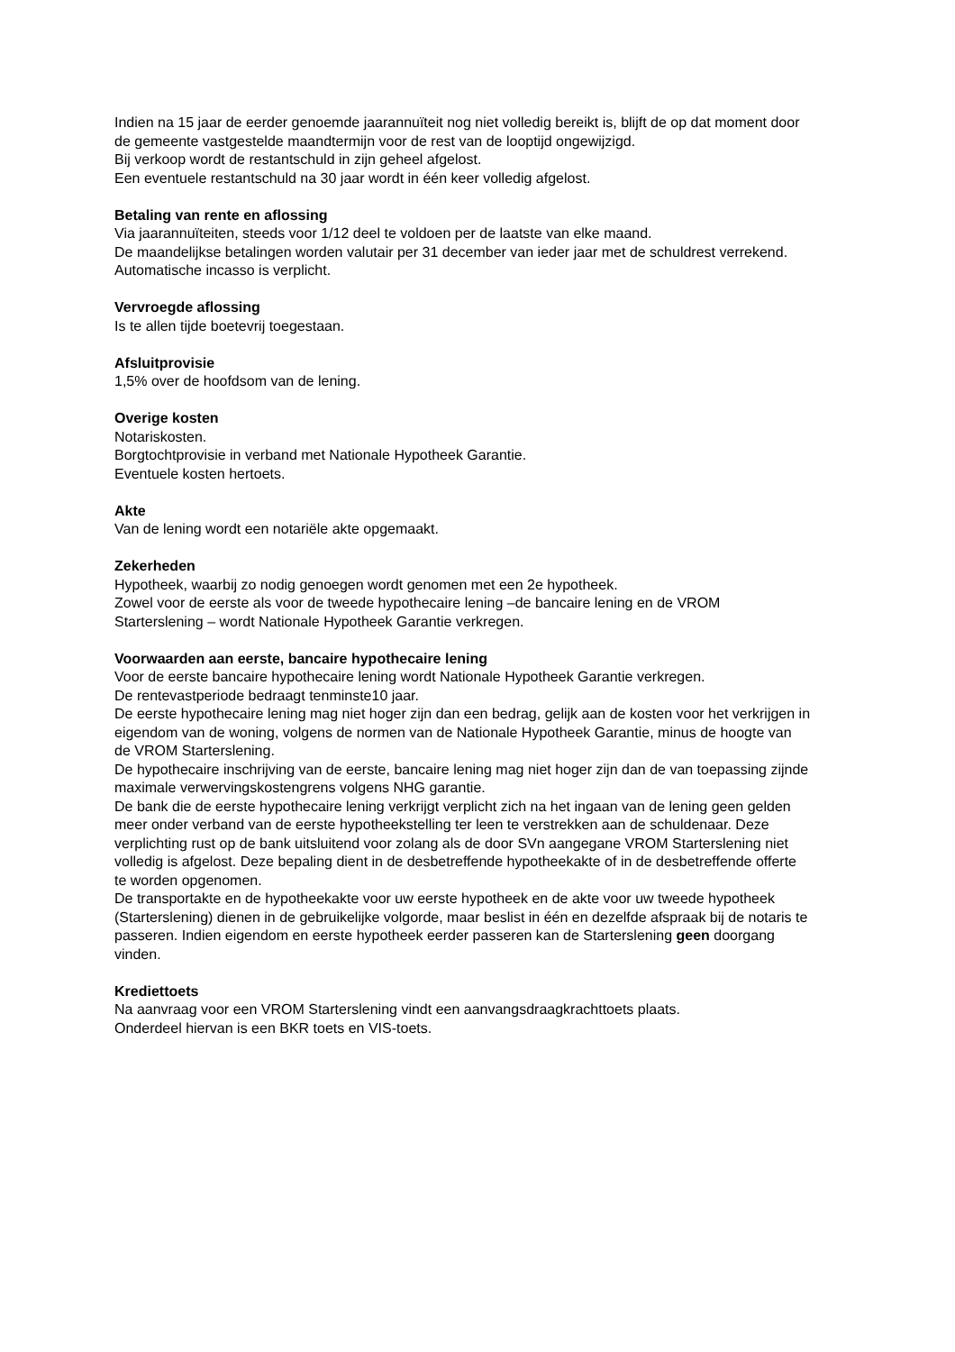Indien na 15 jaar de eerder genoemde jaarannuïteit nog niet volledig bereikt is, blijft de op dat moment door de gemeente vastgestelde maandtermijn voor de rest van de looptijd ongewijzigd.
Bij verkoop wordt de restantschuld in zijn geheel afgelost.
Een eventuele restantschuld na 30 jaar wordt in één keer volledig afgelost.
Betaling van rente en aflossing
Via jaarannuïteiten, steeds voor 1/12 deel te voldoen per de laatste van elke maand.
De maandelijkse betalingen worden valutair per 31 december van ieder jaar met de schuldrest verrekend. Automatische incasso is verplicht.
Vervroegde aflossing
Is te allen tijde boetevrij toegestaan.
Afsluitprovisie
1,5% over de hoofdsom van de lening.
Overige kosten
Notariskosten.
Borgtochtprovisie in verband met Nationale Hypotheek Garantie.
Eventuele kosten hertoets.
Akte
Van de lening wordt een notariële akte opgemaakt.
Zekerheden
Hypotheek, waarbij zo nodig genoegen wordt genomen met een 2e hypotheek.
Zowel voor de eerste als voor de tweede hypothecaire lening –de bancaire lening en de VROM Starterslening – wordt Nationale Hypotheek Garantie verkregen.
Voorwaarden aan eerste, bancaire hypothecaire lening
Voor de eerste bancaire hypothecaire lening wordt Nationale Hypotheek Garantie verkregen.
De rentevastperiode bedraagt tenminste10 jaar.
De eerste hypothecaire lening mag niet hoger zijn dan een bedrag, gelijk aan de kosten voor het verkrijgen in eigendom van de woning, volgens de normen van de Nationale Hypotheek Garantie, minus de hoogte van de VROM Starterslening.
De hypothecaire inschrijving van de eerste, bancaire lening mag niet hoger zijn dan de van toepassing zijnde maximale verwervingskostengrens volgens NHG garantie.
De bank die de eerste hypothecaire lening verkrijgt verplicht zich na het ingaan van de lening geen gelden meer onder verband van de eerste hypotheekstelling ter leen te verstrekken aan de schuldenaar. Deze verplichting rust op de bank uitsluitend voor zolang als de door SVn aangegane VROM Starterslening niet volledig is afgelost. Deze bepaling dient in de desbetreffende hypotheekakte of in de desbetreffende offerte te worden opgenomen.
De transportakte en de hypotheekakte voor uw eerste hypotheek en de akte voor uw tweede hypotheek (Starterslening) dienen in de gebruikelijke volgorde, maar beslist in één en dezelfde afspraak bij de notaris te passeren. Indien eigendom en eerste hypotheek eerder passeren kan de Starterslening geen doorgang vinden.
Krediettoets
Na aanvraag voor een VROM Starterslening vindt een aanvangsdraagkrachttoets plaats.
Onderdeel hiervan is een BKR toets en VIS-toets.